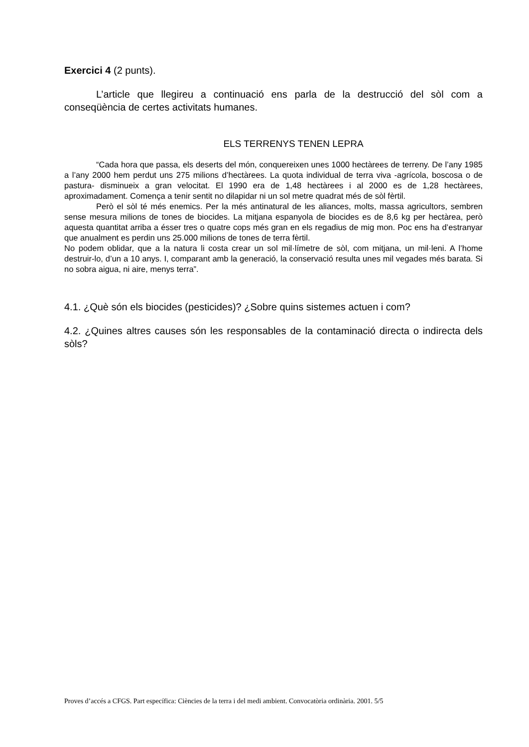Exercici 4 (2 punts).
L’article que llegireu a continuació ens parla de la destrucció del sòl com a conseqüència de certes activitats humanes.
ELS TERRENYS TENEN LEPRA
“Cada hora que passa, els deserts del món, conquereixen unes 1000 hectàrees de terreny. De l’any 1985 a l’any 2000 hem perdut uns 275 milions d’hectàrees. La quota individual de terra viva -agrícola, boscosa o de pastura- disminueix a gran velocitat. El 1990 era de 1,48 hectàrees i al 2000 es de 1,28 hectàrees, aproximadament. Comença a tenir sentit no dilapidar ni un sol metre quadrat més de sòl fèrtil.
Però el sòl té més enemics. Per la més antinatural de les aliances, molts, massa agricultors, sembren sense mesura milions de tones de biocides. La mitjana espanyola de biocides es de 8,6 kg per hectàrea, però aquesta quantitat arriba a ésser tres o quatre cops més gran en els regadius de mig mon. Poc ens ha d’estranyar que anualment es perdin uns 25.000 milions de tones de terra fèrtil.
No podem oblidar, que a la natura li costa crear un sol mil·límetre de sòl, com mitjana, un mil·leni. A l’home destruir-lo, d’un a 10 anys. I, comparant amb la generació, la conservació resulta unes mil vegades més barata. Si no sobra aigua, ni aire, menys terra”.
4.1. ¿Què són els biocides (pesticides)? ¿Sobre quins sistemes actuen i com?
4.2. ¿Quines altres causes són les responsables de la contaminació directa o indirecta dels sòls?
Proves d’accés a CFGS. Part específica: Ciències de la terra i del medi ambient. Convocatòria ordinària. 2001. 5/5